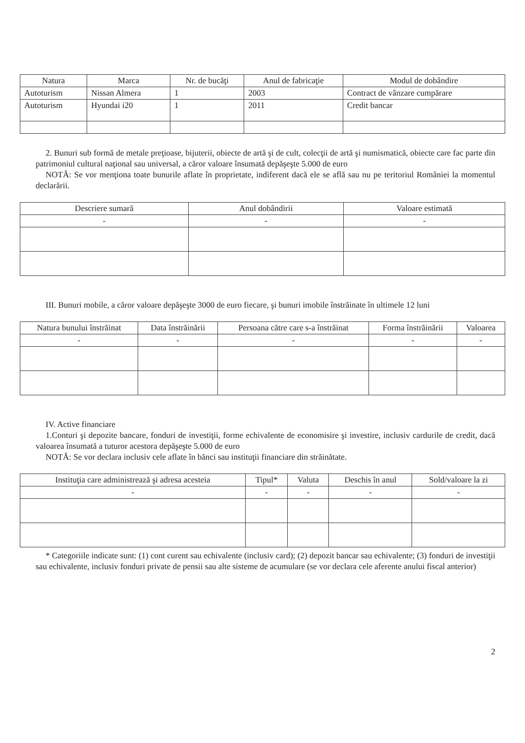| Natura | Marca | Nr. de bucăţi | Anul de fabricaţie | Modul de dobândire |
| --- | --- | --- | --- | --- |
| Autoturism | Nissan Almera | 1 | 2003 | Contract de vânzare cumpărare |
| Autoturism | Hyundai i20 | 1 | 2011 | Credit bancar |
2. Bunuri sub formă de metale preţioase, bijuterii, obiecte de artă şi de cult, colecţii de artă şi numismatică, obiecte care fac parte din patrimoniul cultural naţional sau universal, a căror valoare însumată depăşeşte 5.000 de euro
NOTĂ: Se vor menţiona toate bunurile aflate în proprietate, indiferent dacă ele se află sau nu pe teritoriul României la momentul declarării.
| Descriere sumară | Anul dobândirii | Valoare estimată |
| --- | --- | --- |
| - | - | - |
III. Bunuri mobile, a căror valoare depăşeşte 3000 de euro fiecare, şi bunuri imobile înstrăinate în ultimele 12 luni
| Natura bunului înstrăinat | Data înstrăinării | Persoana către care s-a înstrăinat | Forma înstrăinării | Valoarea |
| --- | --- | --- | --- | --- |
| - | - | - | - | - |
IV. Active financiare
1.Conturi şi depozite bancare, fonduri de investiţii, forme echivalente de economisire şi investire, inclusiv cardurile de credit, dacă valoarea însumată a tuturor acestora depăşeşte 5.000 de euro
NOTĂ: Se vor declara inclusiv cele aflate în bănci sau instituţii financiare din străinătate.
| Instituţia care administrează şi adresa acesteia | Tipul* | Valuta | Deschis în anul | Sold/valoare la zi |
| --- | --- | --- | --- | --- |
| - | - | - | - | - |
* Categoriile indicate sunt: (1) cont curent sau echivalente (inclusiv card); (2) depozit bancar sau echivalente; (3) fonduri de investiţii sau echivalente, inclusiv fonduri private de pensii sau alte sisteme de acumulare (se vor declara cele aferente anului fiscal anterior)
2